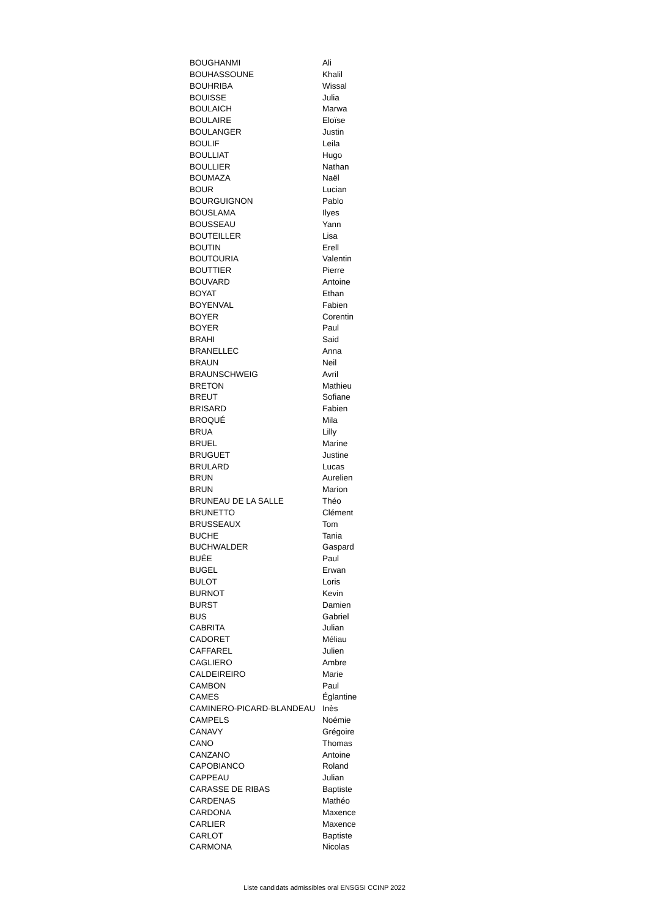| BOUGHANMI | Ali |
| BOUHASSOUNE | Khalil |
| BOUHRIBA | Wissal |
| BOUISSE | Julia |
| BOULAICH | Marwa |
| BOULAIRE | Eloïse |
| BOULANGER | Justin |
| BOULIF | Leila |
| BOULLIAT | Hugo |
| BOULLIER | Nathan |
| BOUMAZA | Naël |
| BOUR | Lucian |
| BOURGUIGNON | Pablo |
| BOUSLAMA | Ilyes |
| BOUSSEAU | Yann |
| BOUTEILLER | Lisa |
| BOUTIN | Erell |
| BOUTOURIA | Valentin |
| BOUTTIER | Pierre |
| BOUVARD | Antoine |
| BOYAT | Ethan |
| BOYENVAL | Fabien |
| BOYER | Corentin |
| BOYER | Paul |
| BRAHI | Said |
| BRANELLEC | Anna |
| BRAUN | Neil |
| BRAUNSCHWEIG | Avril |
| BRETON | Mathieu |
| BREUT | Sofiane |
| BRISARD | Fabien |
| BROQUÉ | Mila |
| BRUA | Lilly |
| BRUEL | Marine |
| BRUGUET | Justine |
| BRULARD | Lucas |
| BRUN | Aurelien |
| BRUN | Marion |
| BRUNEAU DE LA SALLE | Théo |
| BRUNETTO | Clément |
| BRUSSEAUX | Tom |
| BUCHE | Tania |
| BUCHWALDER | Gaspard |
| BUÉE | Paul |
| BUGEL | Erwan |
| BULOT | Loris |
| BURNOT | Kevin |
| BURST | Damien |
| BUS | Gabriel |
| CABRITA | Julian |
| CADORET | Méliau |
| CAFFAREL | Julien |
| CAGLIERO | Ambre |
| CALDEIREIRO | Marie |
| CAMBON | Paul |
| CAMES | Églantine |
| CAMINERO-PICARD-BLANDEAU | Inès |
| CAMPELS | Noémie |
| CANAVY | Grégoire |
| CANO | Thomas |
| CANZANO | Antoine |
| CAPOBIANCO | Roland |
| CAPPEAU | Julian |
| CARASSE DE RIBAS | Baptiste |
| CARDENAS | Mathéo |
| CARDONA | Maxence |
| CARLIER | Maxence |
| CARLOT | Baptiste |
| CARMONA | Nicolas |
Liste candidats admissibles oral ENSGSI CCINP 2022